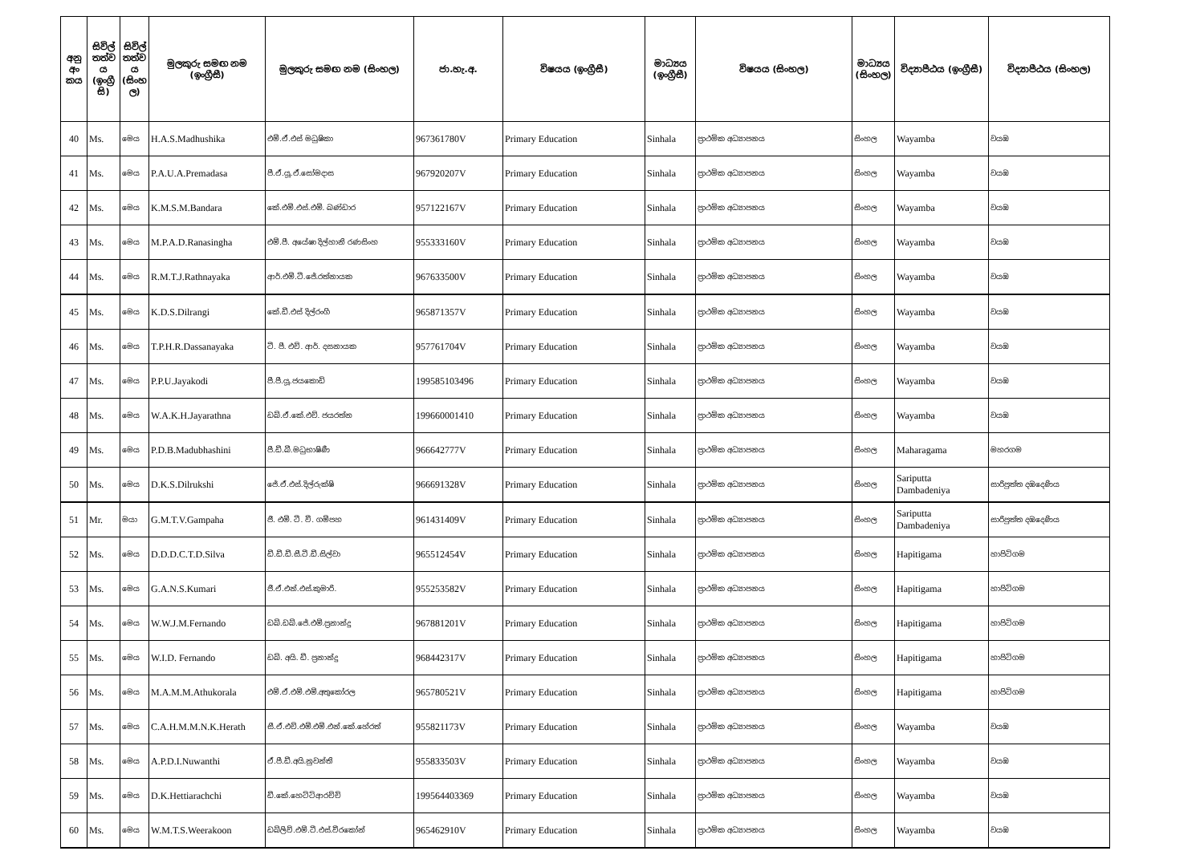| අනු අං කය | සිවිල් තත්ව ය (ඉංග්‍රී සි) | සිවිල් තත්ව ය (සිංහ ල) | මුලකුරු සමඟ නම (ඉංග්‍රීසී) | මුලකුරු සමඟ නම (සිංහල) | ජා.හැ.අ. | විෂයය (ඉංග්‍රීසී) | මාධ්‍යය (ඉංග්‍රීසී) | විෂයය (සිංහල) | මාධ්‍යය (සිංහල) | විද්‍යාපීඨය (ඉංග්‍රීසී) | විද්‍යාපීඨය (සිංහල) |
| --- | --- | --- | --- | --- | --- | --- | --- | --- | --- | --- | --- |
| 40 | Ms. | මෙය | H.A.S.Madhushika | එම්.ඒ.එස් මධුෂිකා | 967361780V | Primary Education | Sinhala | ප්‍රාථමික අධ්‍යාපනය | සිංහල | Wayamba | වයඹ |
| 41 | Ms. | මෙය | P.A.U.A.Premadasa | පී.ඒ.යූ.ඒ.සෝමදාස | 967920207V | Primary Education | Sinhala | ප්‍රාථමික අධ්‍යාපනය | සිංහල | Wayamba | වයඹ |
| 42 | Ms. | මෙය | K.M.S.M.Bandara | කේ.එම්.එස්.එම්. බණ්ඩාර | 957122167V | Primary Education | Sinhala | ප්‍රාථමික අධ්‍යාපනය | සිංහල | Wayamba | වයඹ |
| 43 | Ms. | මෙය | M.P.A.D.Ranasingha | එම්.පී. අයේෂා දිල්හානි රණසිංහ | 955333160V | Primary Education | Sinhala | ප්‍රාථමික අධ්‍යාපනය | සිංහල | Wayamba | වයඹ |
| 44 | Ms. | මෙය | R.M.T.J.Rathnayaka | ආර්.එම්.ටී.ජේ.රත්නායක | 967633500V | Primary Education | Sinhala | ප්‍රාථමික අධ්‍යාපනය | සිංහල | Wayamba | වයඹ |
| 45 | Ms. | මෙය | K.D.S.Dilrangi | කේ.ඩී.එස් දිල්රංගි | 965871357V | Primary Education | Sinhala | ප්‍රාථමික අධ්‍යාපනය | සිංහල | Wayamba | වයඹ |
| 46 | Ms. | මෙය | T.P.H.R.Dassanayaka | ටී. පී. එච්. ආර්. දසනායක | 957761704V | Primary Education | Sinhala | ප්‍රාථමික අධ්‍යාපනය | සිංහල | Wayamba | වයඹ |
| 47 | Ms. | මෙය | P.P.U.Jayakodi | පී.පී.යූ.ජයකොඩි | 199585103496 | Primary Education | Sinhala | ප්‍රාථමික අධ්‍යාපනය | සිංහල | Wayamba | වයඹ |
| 48 | Ms. | මෙය | W.A.K.H.Jayarathna | ඩබ්.ඒ.කේ.එච්. ජයරත්න | 199660001410 | Primary Education | Sinhala | ප්‍රාථමික අධ්‍යාපනය | සිංහල | Wayamba | වයඹ |
| 49 | Ms. | මෙය | P.D.B.Madubhashini | පී.ඩී.බී.මධුභාෂිණී | 966642777V | Primary Education | Sinhala | ප්‍රාථමික අධ්‍යාපනය | සිංහල | Maharagama | මහරගම |
| 50 | Ms. | මෙය | D.K.S.Dilrukshi | ජේ.ඒ.එස්.දිල්රුක්ෂි | 966691328V | Primary Education | Sinhala | ප්‍රාථමික අධ්‍යාපනය | සිංහල | Sariputta Dambadeniya | සාරිපුත්ත දඹදෙණිය |
| 51 | Mr. | මයා | G.M.T.V.Gampaha | ජී. එම්. ටී. වී. ගම්පහ | 961431409V | Primary Education | Sinhala | ප්‍රාථමික අධ්‍යාපනය | සිංහල | Sariputta Dambadeniya | සාරිපුත්ත දඹදෙණිය |
| 52 | Ms. | මෙය | D.D.D.C.T.D.Silva | ඩී.ඩී.ඩී.සී.ටී.ඩී.සිල්වා | 965512454V | Primary Education | Sinhala | ප්‍රාථමික අධ්‍යාපනය | සිංහල | Hapitigama | හාපිටිගම |
| 53 | Ms. | මෙය | G.A.N.S.Kumari | ජී.ඒ.එන්.එස්.කුමාරි. | 955253582V | Primary Education | Sinhala | ප්‍රාථමික අධ්‍යාපනය | සිංහල | Hapitigama | හාපිටිගම |
| 54 | Ms. | මෙය | W.W.J.M.Fernando | ඩබ්.ඩබ්.ජේ.එම්.ප්‍රනාන්දු | 967881201V | Primary Education | Sinhala | ප්‍රාථමික අධ්‍යාපනය | සිංහල | Hapitigama | හාපිටිගම |
| 55 | Ms. | මෙය | W.I.D. Fernando | ඩබ්. අයි. ඩී. ප්‍රනාන්දු | 968442317V | Primary Education | Sinhala | ප්‍රාථමික අධ්‍යාපනය | සිංහල | Hapitigama | හාපිටිගම |
| 56 | Ms. | මෙය | M.A.M.M.Athukorala | එම්.ඒ.එම්.එම්.අතුකෝරල | 965780521V | Primary Education | Sinhala | ප්‍රාථමික අධ්‍යාපනය | සිංහල | Hapitigama | හාපිටිගම |
| 57 | Ms. | මෙය | C.A.H.M.M.N.K.Herath | සී.ඒ.එච්.එම්.එම්.එන්.කේ.හේරත් | 955821173V | Primary Education | Sinhala | ප්‍රාථමික අධ්‍යාපනය | සිංහල | Wayamba | වයඹ |
| 58 | Ms. | මෙය | A.P.D.I.Nuwanthi | ඒ.පී.ඩී.අයි.නුවන්ති | 955833503V | Primary Education | Sinhala | ප්‍රාථමික අධ්‍යාපනය | සිංහල | Wayamba | වයඹ |
| 59 | Ms. | මෙය | D.K.Hettiarachchi | ඩී.කේ.හෙට්ටිආරච්චි | 199564403369 | Primary Education | Sinhala | ප්‍රාථමික අධ්‍යාපනය | සිංහල | Wayamba | වයඹ |
| 60 | Ms. | මෙය | W.M.T.S.Weerakoon | ඩබ්ලිව්.එම්.ටී.එස්.වීරකෝන් | 965462910V | Primary Education | Sinhala | ප්‍රාථමික අධ්‍යාපනය | සිංහල | Wayamba | වයඹ |